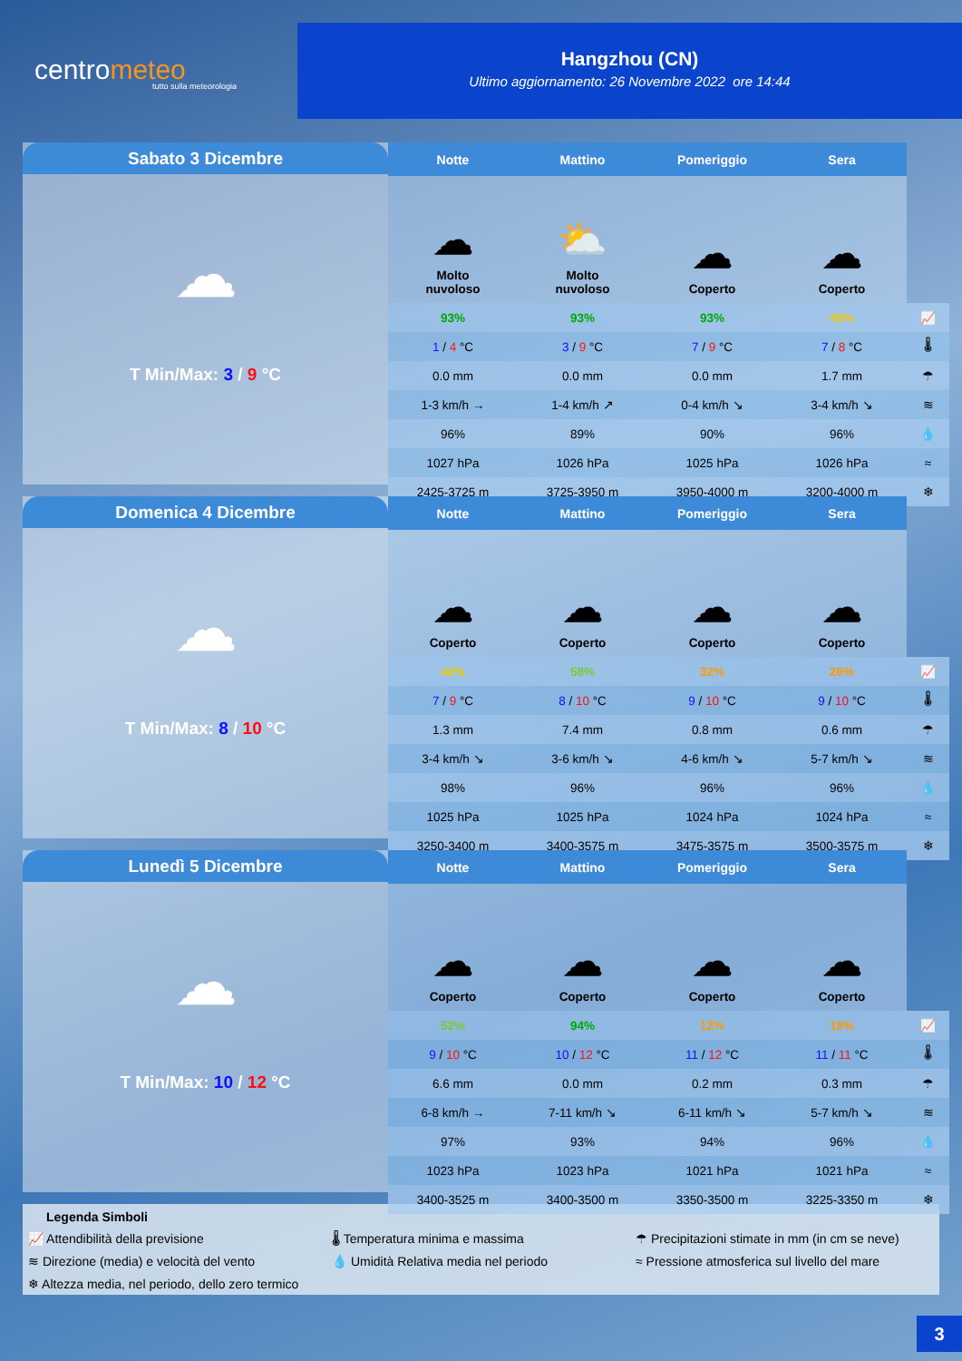centrometeo
tutto sulla meteorologia
Hangzhou (CN)
Ultimo aggiornamento: 26 Novembre 2022 ore 14:44
Sabato 3 Dicembre
☁
T Min/Max: 3 / 9 °C
| Notte | Mattino | Pomeriggio | Sera | |
| --- | --- | --- | --- | --- |
| ☁ Molto nuvoloso | ⛅ Molto nuvoloso | ☁ Coperto | ☁ Coperto | |
| 93% | 93% | 93% | 49% | 📈 |
| 1 / 4 °C | 3 / 9 °C | 7 / 9 °C | 7 / 8 °C | 🌡 |
| 0.0 mm | 0.0 mm | 0.0 mm | 1.7 mm | ☂ |
| 1-3 km/h → | 1-4 km/h ↗ | 0-4 km/h ↘ | 3-4 km/h ↘ | ≋ |
| 96% | 89% | 90% | 96% | 💧 |
| 1027 hPa | 1026 hPa | 1025 hPa | 1026 hPa | ≈ |
| 2425-3725 m | 3725-3950 m | 3950-4000 m | 3200-4000 m | ❄ |
Domenica 4 Dicembre
☁
T Min/Max: 8 / 10 °C
| Notte | Mattino | Pomeriggio | Sera | |
| --- | --- | --- | --- | --- |
| ☁ Coperto | ☁ Coperto | ☁ Coperto | ☁ Coperto | |
| 42% | 58% | 32% | 26% | 📈 |
| 7 / 9 °C | 8 / 10 °C | 9 / 10 °C | 9 / 10 °C | 🌡 |
| 1.3 mm | 7.4 mm | 0.8 mm | 0.6 mm | ☂ |
| 3-4 km/h ↘ | 3-6 km/h ↘ | 4-6 km/h ↘ | 5-7 km/h ↘ | ≋ |
| 98% | 96% | 96% | 96% | 💧 |
| 1025 hPa | 1025 hPa | 1024 hPa | 1024 hPa | ≈ |
| 3250-3400 m | 3400-3575 m | 3475-3575 m | 3500-3575 m | ❄ |
Lunedì 5 Dicembre
☁
T Min/Max: 10 / 12 °C
| Notte | Mattino | Pomeriggio | Sera | |
| --- | --- | --- | --- | --- |
| ☁ Coperto | ☁ Coperto | ☁ Coperto | ☁ Coperto | |
| 52% | 94% | 12% | 18% | 📈 |
| 9 / 10 °C | 10 / 12 °C | 11 / 12 °C | 11 / 11 °C | 🌡 |
| 6.6 mm | 0.0 mm | 0.2 mm | 0.3 mm | ☂ |
| 6-8 km/h → | 7-11 km/h ↘ | 6-11 km/h ↘ | 5-7 km/h ↘ | ≋ |
| 97% | 93% | 94% | 96% | 💧 |
| 1023 hPa | 1023 hPa | 1021 hPa | 1021 hPa | ≈ |
| 3400-3525 m | 3400-3500 m | 3350-3500 m | 3225-3350 m | ❄ |
Legenda Simboli
📈 Attendibilità della previsione 🌡 Temperatura minima e massima ☂ Precipitazioni stimate in mm (in cm se neve)
≋ Direzione (media) e velocità del vento 💧 Umidità Relativa media nel periodo ≈ Pressione atmosferica sul livello del mare
❄ Altezza media, nel periodo, dello zero termico
3